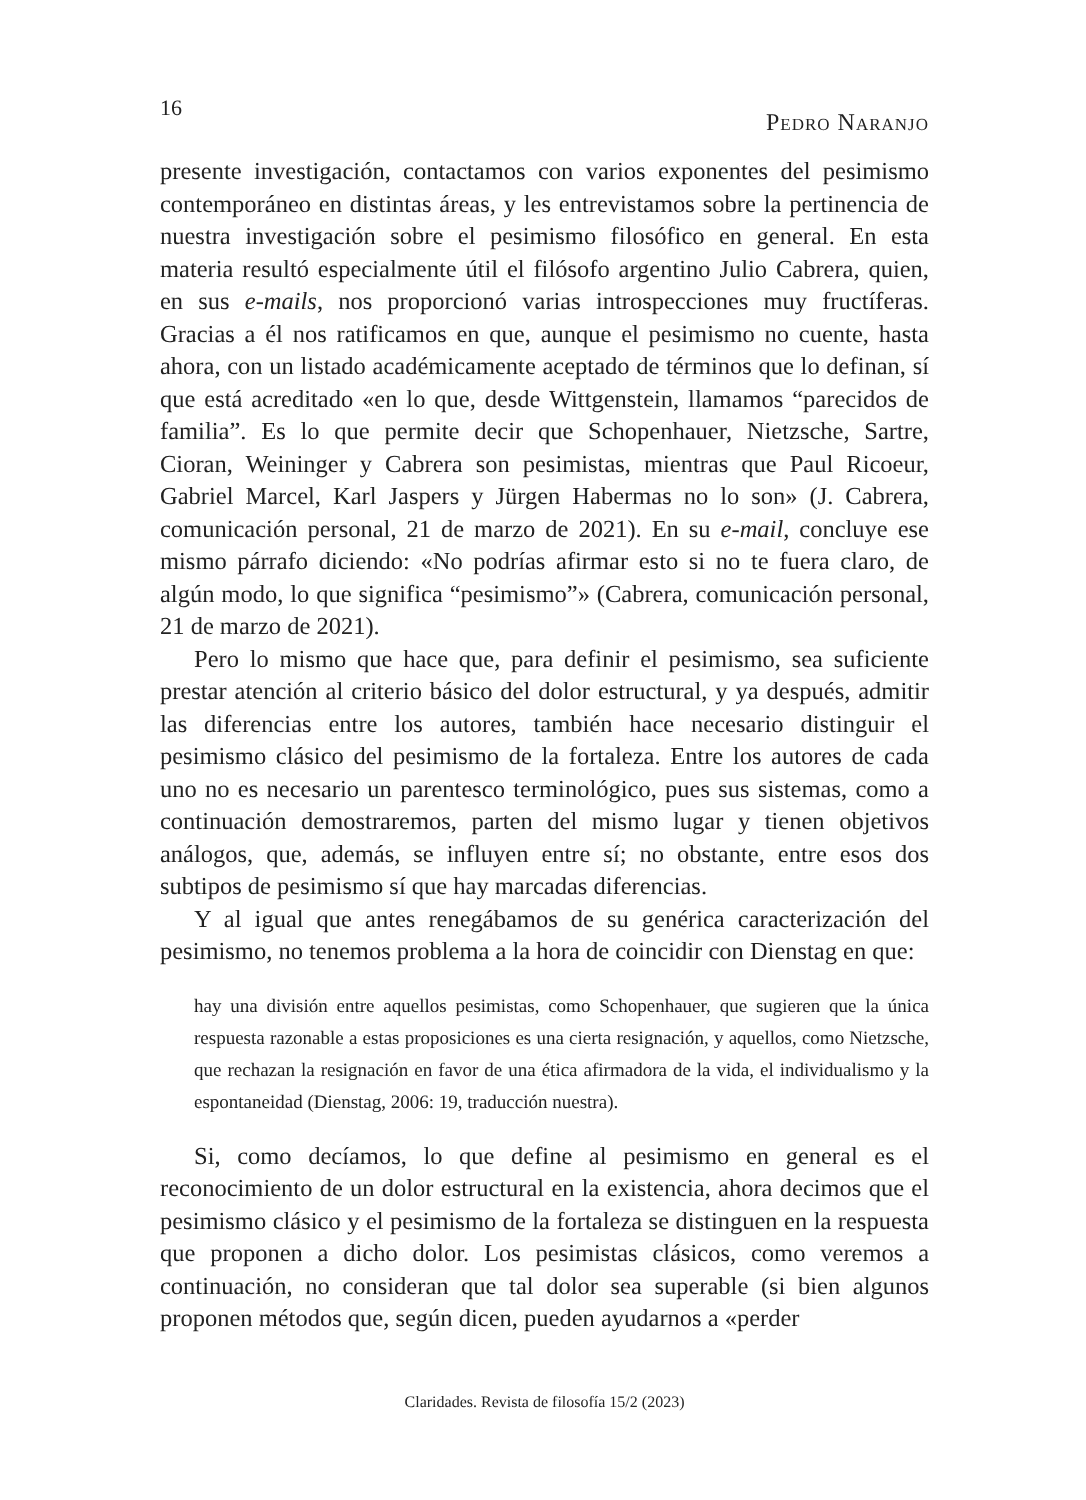16 Pedro Naranjo
presente investigación, contactamos con varios exponentes del pesimismo contemporáneo en distintas áreas, y les entrevistamos sobre la pertinencia de nuestra investigación sobre el pesimismo filosófico en general. En esta materia resultó especialmente útil el filósofo argentino Julio Cabrera, quien, en sus e-mails, nos proporcionó varias introspecciones muy fructíferas. Gracias a él nos ratificamos en que, aunque el pesimismo no cuente, hasta ahora, con un listado académicamente aceptado de términos que lo definan, sí que está acreditado «en lo que, desde Wittgenstein, llamamos “parecidos de familia”. Es lo que permite decir que Schopenhauer, Nietzsche, Sartre, Cioran, Weininger y Cabrera son pesimistas, mientras que Paul Ricoeur, Gabriel Marcel, Karl Jaspers y Jürgen Habermas no lo son» (J. Cabrera, comunicación personal, 21 de marzo de 2021). En su e-mail, concluye ese mismo párrafo diciendo: «No podrías afirmar esto si no te fuera claro, de algún modo, lo que significa “pesimismo”» (Cabrera, comunicación personal, 21 de marzo de 2021).
Pero lo mismo que hace que, para definir el pesimismo, sea suficiente prestar atención al criterio básico del dolor estructural, y ya después, admitir las diferencias entre los autores, también hace necesario distinguir el pesimismo clásico del pesimismo de la fortaleza. Entre los autores de cada uno no es necesario un parentesco terminológico, pues sus sistemas, como a continuación demostraremos, parten del mismo lugar y tienen objetivos análogos, que, además, se influyen entre sí; no obstante, entre esos dos subtipos de pesimismo sí que hay marcadas diferencias.
Y al igual que antes renegábamos de su genérica caracterización del pesimismo, no tenemos problema a la hora de coincidir con Dienstag en que:
hay una división entre aquellos pesimistas, como Schopenhauer, que sugieren que la única respuesta razonable a estas proposiciones es una cierta resignación, y aquellos, como Nietzsche, que rechazan la resignación en favor de una ética afirmadora de la vida, el individualismo y la espontaneidad (Dienstag, 2006: 19, traducción nuestra).
Si, como decíamos, lo que define al pesimismo en general es el reconocimiento de un dolor estructural en la existencia, ahora decimos que el pesimismo clásico y el pesimismo de la fortaleza se distinguen en la respuesta que proponen a dicho dolor. Los pesimistas clásicos, como veremos a continuación, no consideran que tal dolor sea superable (si bien algunos proponen métodos que, según dicen, pueden ayudarnos a «perder
Claridades. Revista de filosofía 15/2 (2023)